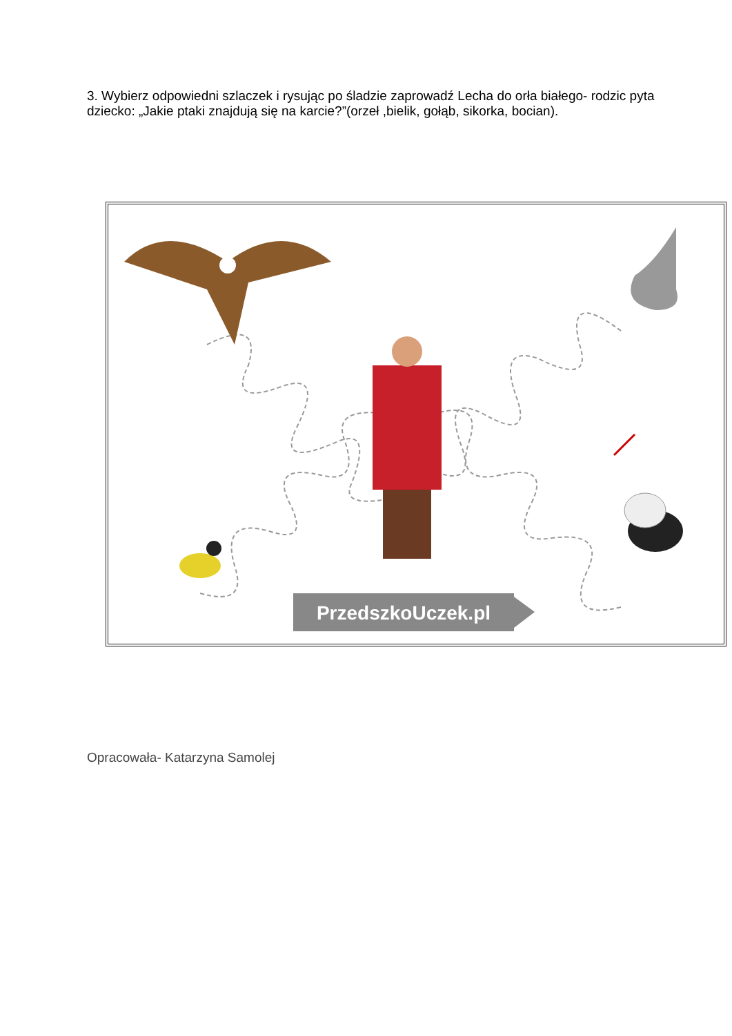3. Wybierz odpowiedni szlaczek i rysując po śladzie zaprowadź Lecha do orła białego- rodzic pyta dziecko: „Jakie ptaki znajdują się na karcie?”(orzeł ,bielik, gołąb, sikorka, bocian).
PrzedszkoUczek.pl
Opracowała- Katarzyna Samolej